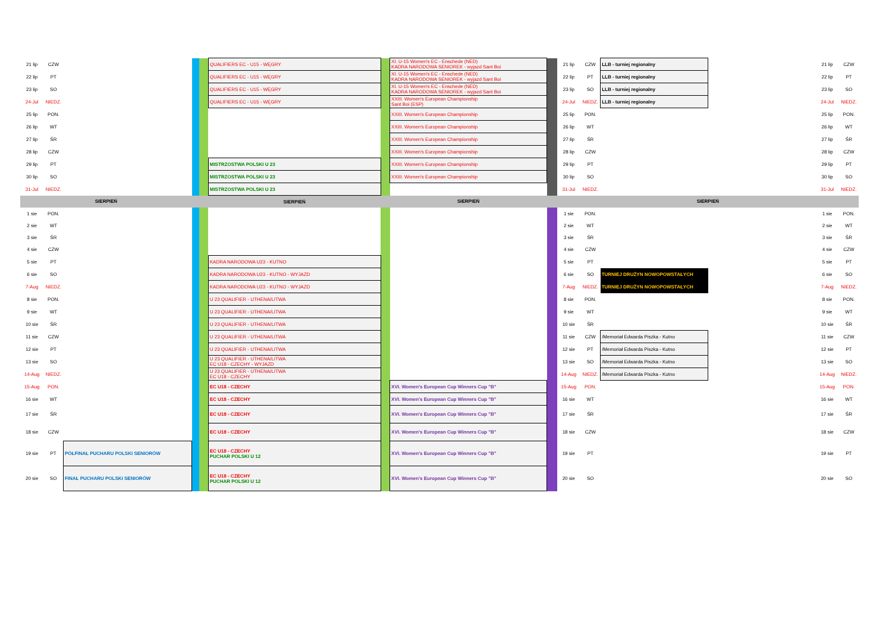| 21 lip | CZW | | | | QUALIFIERS EC - U15 - WĘGRY | | XI. U-15 Women's EC - Enschede (NED) KADRA NARODOWA SENIOREK - wyjazd Sant Boi | | 21 lip | CZW | LLB - turniej regionalny | | 21 lip | CZW |
| 22 lip | PT | | | | QUALIFIERS EC - U15 - WĘGRY | | XI. U-15 Women's EC - Enschede (NED) KADRA NARODOWA SENIOREK - wyjazd Sant Boi | | 22 lip | PT | LLB - turniej regionalny | | 22 lip | PT |
| 23 lip | SO | | | | QUALIFIERS EC - U15 - WĘGRY | | XI. U-15 Women's EC - Enschede (NED) KADRA NARODOWA SENIOREK - wyjazd Sant Boi | | 23 lip | SO | LLB - turniej regionalny | | 23 lip | SO |
| 24-Jul | NIEDZ. | | | | QUALIFIERS EC - U15 - WĘGRY | | XXIII. Women's European Championship Sant Boi (ESP) | | 24-Jul | NIEDZ. | LLB - turniej regionalny | | 24-Jul | NIEDZ. |
| 25 lip | PON. | | | | | | XXIII. Women's European Championship | | 25 lip | PON. | | | 25 lip | PON. |
| 26 lip | WT | | | | | | XXIII. Women's European Championship | | 26 lip | WT | | | 26 lip | WT |
| 27 lip | ŚR | | | | | | XXIII. Women's European Championship | | 27 lip | ŚR | | | 27 lip | ŚR |
| 28 lip | CZW | | | | | | XXIII. Women's European Championship | | 28 lip | CZW | | | 28 lip | CZW |
| 29 lip | PT | | | | MISTRZOSTWA POLSKI U 23 | | XXIII. Women's European Championship | | 29 lip | PT | | | 29 lip | PT |
| 30 lip | SO | | | | MISTRZOSTWA POLSKI U 23 | | XXIII. Women's European Championship | | 30 lip | SO | | | 30 lip | SO |
| 31-Jul | NIEDZ. | | | | MISTRZOSTWA POLSKI U 23 | | | | 31-Jul | NIEDZ. | | | 31-Jul | NIEDZ. |
| SIERPIEŃ | | | | | SIERPIEŃ | | SIERPIEŃ | | SIERPIEŃ | | | | | |
| 1 sie | PON. | | | | | | | | 1 sie | PON. | | | 1 sie | PON. |
| 2 sie | WT | | | | | | | | 2 sie | WT | | | 2 sie | WT |
| 3 sie | ŚR | | | | | | | | 3 sie | ŚR | | | 3 sie | ŚR |
| 4 sie | CZW | | | | | | | | 4 sie | CZW | | | 4 sie | CZW |
| 5 sie | PT | | | | KADRA NARODOWA U23 - KUTNO | | | | 5 sie | PT | | | 5 sie | PT |
| 6 sie | SO | | | | KADRA NARODOWA U23 - KUTNO - WYJAZD | | | | 6 sie | SO | TURNIEJ DRUŻYN NOWOPOWSTAŁYCH | | 6 sie | SO |
| 7-Aug | NIEDZ. | | | | KADRA NARODOWA U23 - KUTNO - WYJAZD | | | | 7-Aug | NIEDZ. | TURNIEJ DRUŻYN NOWOPOWSTAŁYCH | | 7-Aug | NIEDZ. |
| 8 sie | PON. | | | | U 23 QUALIFIER - UTHENA/LITWA | | | | 8 sie | PON. | | | 8 sie | PON. |
| 9 sie | WT | | | | U 23 QUALIFIER - UTHENA/LITWA | | | | 9 sie | WT | | | 9 sie | WT |
| 10 sie | ŚR | | | | U 23 QUALIFIER - UTHENA/LITWA | | | | 10 sie | ŚR | | | 10 sie | ŚR |
| 11 sie | CZW | | | | U 23 QUALIFIER - UTHENA/LITWA | | | | 11 sie | CZW | /Memoriał Edwarda Piszka - Kutno | | 11 sie | CZW |
| 12 sie | PT | | | | U 23 QUALIFIER - UTHENA/LITWA | | | | 12 sie | PT | /Memoriał Edwarda Piszka - Kutno | | 12 sie | PT |
| 13 sie | SO | | | | U 23 QUALIFIER - UTHENA/LITWA EC U18 - CZECHY - WYJAZD | | | | 13 sie | SO | /Memoriał Edwarda Piszka - Kutno | | 13 sie | SO |
| 14-Aug | NIEDZ. | | | | U 23 QUALIFIER - UTHENA/LITWA EC U18 - CZECHY | | | | 14-Aug | NIEDZ. | /Memoriał Edwarda Piszka - Kutno | | 14-Aug | NIEDZ. |
| 15-Aug | PON. | | | | EC U18 - CZECHY | | XVI. Women's European Cup Winners Cup "B" | | 15-Aug | PON. | | | 15-Aug | PON. |
| 16 sie | WT | | | | EC U18 - CZECHY | | XVI. Women's European Cup Winners Cup "B" | | 16 sie | WT | | | 16 sie | WT |
| 17 sie | ŚR | | | | EC U18 - CZECHY | | XVI. Women's European Cup Winners Cup "B" | | 17 sie | ŚR | | | 17 sie | ŚR |
| 18 sie | CZW | | | | EC U18 - CZECHY | | XVI. Women's European Cup Winners Cup "B" | | 18 sie | CZW | | | 18 sie | CZW |
| 19 sie | PT | PÓŁFINAŁ PUCHARU POLSKI SENIORÓW | | | EC U18 - CZECHY PUCHAR POLSKI U 12 | | XVI. Women's European Cup Winners Cup "B" | | 19 sie | PT | | | 19 sie | PT |
| 20 sie | SO | FINAŁ PUCHARU POLSKI SENIORÓW | | | EC U18 - CZECHY PUCHAR POLSKI U 12 | | XVI. Women's European Cup Winners Cup "B" | | 20 sie | SO | | | 20 sie | SO |